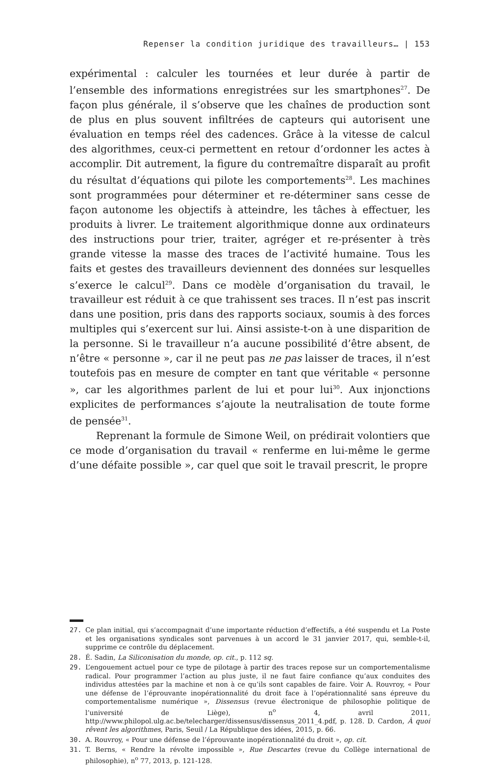Repenser la condition juridique des travailleurs… | 153
expérimental : calculer les tournées et leur durée à partir de l’ensemble des informations enregistrées sur les smartphones<sup>27</sup>. De façon plus générale, il s’observe que les chaînes de production sont de plus en plus souvent infiltrées de capteurs qui autorisent une évaluation en temps réel des cadences. Grâce à la vitesse de calcul des algorithmes, ceux-ci permettent en retour d’ordonner les actes à accomplir. Dit autrement, la figure du contremaître disparaît au profit du résultat d’équations qui pilote les comportements<sup>28</sup>. Les machines sont programmées pour déterminer et re-déterminer sans cesse de façon autonome les objectifs à atteindre, les tâches à effectuer, les produits à livrer. Le traitement algorithmique donne aux ordinateurs des instructions pour trier, traiter, agréger et re-présenter à très grande vitesse la masse des traces de l’activité humaine. Tous les faits et gestes des travailleurs deviennent des données sur lesquelles s’exerce le calcul<sup>29</sup>. Dans ce modèle d’organisation du travail, le travailleur est réduit à ce que trahissent ses traces. Il n’est pas inscrit dans une position, pris dans des rapports sociaux, soumis à des forces multiples qui s’exercent sur lui. Ainsi assiste-t-on à une disparition de la personne. Si le travailleur n’a aucune possibilité d’être absent, de n’être « personne », car il ne peut pas ne pas laisser de traces, il n’est toutefois pas en mesure de compter en tant que véritable « personne », car les algorithmes parlent de lui et pour lui<sup>30</sup>. Aux injonctions explicites de performances s’ajoute la neutralisation de toute forme de pensée<sup>31</sup>.
Reprenant la formule de Simone Weil, on prédirait volontiers que ce mode d’organisation du travail « renferme en lui-même le germe d’une défaite possible », car quel que soit le travail prescrit, le propre
27. Ce plan initial, qui s’accompagnait d’une importante réduction d’effectifs, a été suspendu et La Poste et les organisations syndicales sont parvenues à un accord le 31 janvier 2017, qui, semble-t-il, supprime ce contrôle du déplacement.
28. É. Sadin, La Siliconisation du monde, op. cit., p. 112 sq.
29. L’engouement actuel pour ce type de pilotage à partir des traces repose sur un comportementalisme radical. Pour programmer l’action au plus juste, il ne faut faire confiance qu’aux conduites des individus attestées par la machine et non à ce qu’ils sont capables de faire. Voir A. Rouvroy, « Pour une défense de l’éprouvante inopérationnalité du droit face à l’opérationnalité sans épreuve du comportementalisme numérique », Dissensus (revue électronique de philosophie politique de l’université de Liège), n<sup>o</sup> 4, avril 2011, http://www.philopol.ulg.ac.be/telecharger/dissensus/dissensus_2011_4.pdf, p. 128. D. Cardon, À quoi rêvent les algorithmes, Paris, Seuil / La République des idées, 2015, p. 66.
30. A. Rouvroy, « Pour une défense de l’éprouvante inopérationnalité du droit », op. cit.
31. T. Berns, « Rendre la révolte impossible », Rue Descartes (revue du Collège international de philosophie), n<sup>o</sup> 77, 2013, p. 121-128.